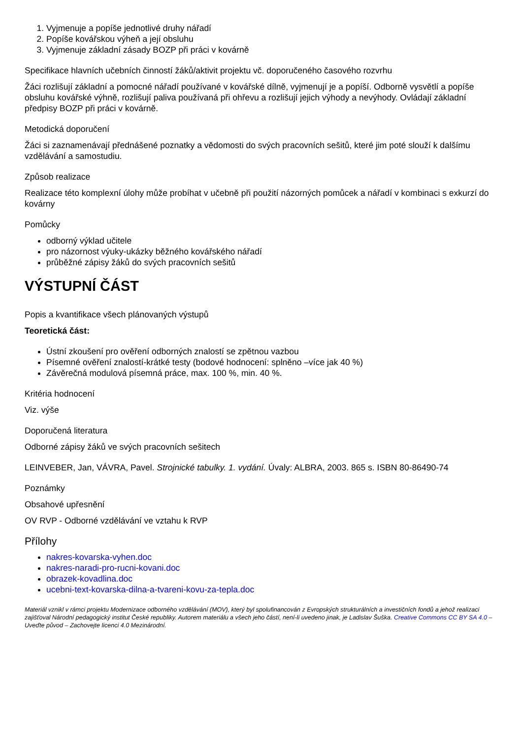1. Vyjmenuje a popíše jednotlivé druhy nářadí
2. Popíše kovářskou výheň a její obsluhu
3. Vyjmenuje základní zásady BOZP při práci v kovárně
Specifikace hlavních učebních činností žáků/aktivit projektu vč. doporučeného časového rozvrhu
Žáci rozlišují základní a pomocné nářadí používané v kovářské dílně, vyjmenují je a popíší. Odborně vysvětlí a popíše obsluhu kovářské výhně, rozlišují paliva používaná při ohřevu a rozlišují jejich výhody a nevýhody. Ovládají základní předpisy BOZP při práci v kovárně.
Metodická doporučení
Žáci si zaznamenávají přednášené poznatky a vědomosti do svých pracovních sešitů, které jim poté slouží k dalšímu vzdělávání a samostudiu.
Způsob realizace
Realizace této komplexní úlohy může probíhat v učebně při použití názorných pomůcek a nářadí v kombinaci s exkurzí do kovárny
Pomůcky
odborný výklad učitele
pro názornost výuky-ukázky běžného kovářského nářadí
průběžné zápisy žáků do svých pracovních sešitů
VÝSTUPNÍ ČÁST
Popis a kvantifikace všech plánovaných výstupů
Teoretická část:
Ústní zkoušení pro ověření odborných znalostí se zpětnou vazbou
Písemné ověření znalostí-krátké testy (bodové hodnocení: splněno –více jak 40 %)
Závěrečná modulová písemná práce, max. 100 %, min. 40 %.
Kritéria hodnocení
Viz. výše
Doporučená literatura
Odborné zápisy žáků ve svých pracovních sešitech
LEINVEBER, Jan, VÁVRA, Pavel. Strojnické tabulky. 1. vydání. Úvaly: ALBRA, 2003. 865 s. ISBN 80-86490-74
Poznámky
Obsahové upřesnění
OV RVP - Odborné vzdělávání ve vztahu k RVP
Přílohy
nakres-kovarska-vyhen.doc
nakres-naradi-pro-rucni-kovani.doc
obrazek-kovadlina.doc
ucebni-text-kovarska-dilna-a-tvareni-kovu-za-tepla.doc
Materiál vznikl v rámci projektu Modernizace odborného vzdělávání (MOV), který byl spolufinancován z Evropských strukturálních a investičních fondů a jehož realizaci zajišťoval Národní pedagogický institut České republiky. Autorem materiálu a všech jeho částí, není-li uvedeno jinak, je Ladislav Šuška. Creative Commons CC BY SA 4.0 – Uveďte původ – Zachovejte licenci 4.0 Mezinárodní.